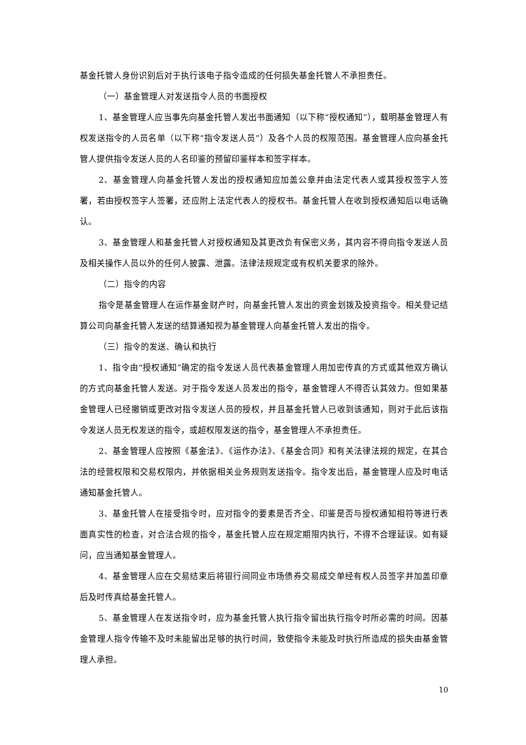基金托管人身份识别后对于执行该电子指令造成的任何损失基金托管人不承担责任。
（一）基金管理人对发送指令人员的书面授权
1、基金管理人应当事先向基金托管人发出书面通知（以下称“授权通知”），载明基金管理人有权发送指令的人员名单（以下称“指令发送人员”）及各个人员的权限范围。基金管理人应向基金托管人提供指令发送人员的人名印鉴的预留印鉴样本和签字样本。
2、基金管理人向基金托管人发出的授权通知应加盖公章并由法定代表人或其授权签字人签署，若由授权签字人签署，还应附上法定代表人的授权书。基金托管人在收到授权通知后以电话确认。
3、基金管理人和基金托管人对授权通知及其更改负有保密义务，其内容不得向指令发送人员及相关操作人员以外的任何人披露、泄露。法律法规规定或有权机关要求的除外。
（二）指令的内容
指令是基金管理人在运作基金财产时，向基金托管人发出的资金划拨及投资指令。相关登记结算公司向基金托管人发送的结算通知视为基金管理人向基金托管人发出的指令。
（三）指令的发送、确认和执行
1、指令由“授权通知”确定的指令发送人员代表基金管理人用加密传真的方式或其他双方确认的方式向基金托管人发送。对于指令发送人员发出的指令，基金管理人不得否认其效力。但如果基金管理人已经撤销或更改对指令发送人员的授权，并且基金托管人已收到该通知，则对于此后该指令发送人员无权发送的指令，或超权限发送的指令，基金管理人不承担责任。
2、基金管理人应按照《基金法》、《运作办法》、《基金合同》和有关法律法规的规定，在其合法的经营权限和交易权限内，并依据相关业务规则发送指令。指令发出后，基金管理人应及时电话通知基金托管人。
3、基金托管人在接受指令时，应对指令的要素是否齐全、印鉴是否与授权通知相符等进行表面真实性的检查，对合法合规的指令，基金托管人应在规定期限内执行，不得不合理延误。如有疑问，应当通知基金管理人。
4、基金管理人应在交易结束后将银行间同业市场债券交易成交单经有权人员签字并加盖印章后及时传真给基金托管人。
5、基金管理人在发送指令时，应为基金托管人执行指令留出执行指令时所必需的时间。因基金管理人指令传输不及时未能留出足够的执行时间，致使指令未能及时执行所造成的损失由基金管理人承担。
10